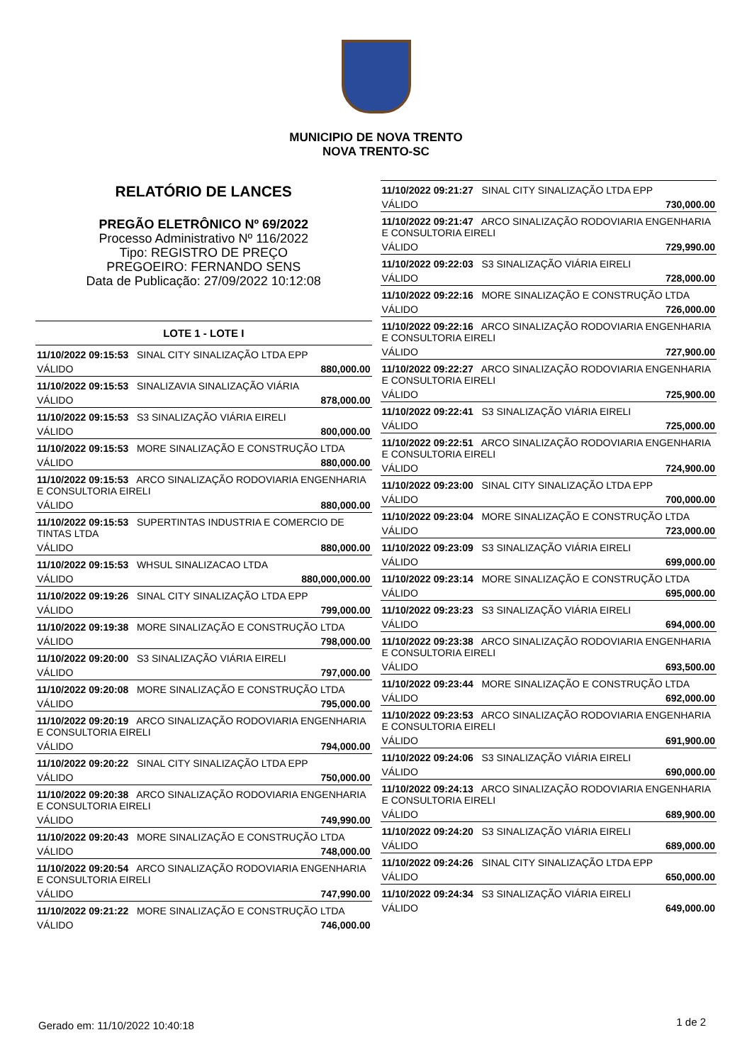MUNICIPIO DE NOVA TRENTO
NOVA TRENTO-SC
RELATÓRIO DE LANCES
PREGÃO ELETRÔNICO Nº 69/2022
Processo Administrativo Nº 116/2022
Tipo: REGISTRO DE PREÇO
PREGOEIRO: FERNANDO SENS
Data de Publicação: 27/09/2022 10:12:08
LOTE 1 - LOTE I
| 11/10/2022 09:15:53 SINAL CITY SINALIZAÇÃO LTDA EPP | |
| VÁLIDO | 880,000.00 |
| 11/10/2022 09:15:53 SINALIZAVIA SINALIZAÇÃO VIÁRIA | |
| VÁLIDO | 878,000.00 |
| 11/10/2022 09:15:53 S3 SINALIZAÇÃO VIÁRIA EIRELI | |
| VÁLIDO | 800,000.00 |
| 11/10/2022 09:15:53 MORE SINALIZAÇÃO E CONSTRUÇÃO LTDA | |
| VÁLIDO | 880,000.00 |
| 11/10/2022 09:15:53 ARCO SINALIZAÇÃO RODOVIARIA ENGENHARIA E CONSULTORIA EIRELI | |
| VÁLIDO | 880,000.00 |
| 11/10/2022 09:15:53 SUPERTINTAS INDUSTRIA E COMERCIO DE TINTAS LTDA | |
| VÁLIDO | 880,000.00 |
| 11/10/2022 09:15:53 WHSUL SINALIZACAO LTDA | |
| VÁLIDO | 880,000,000.00 |
| 11/10/2022 09:19:26 SINAL CITY SINALIZAÇÃO LTDA EPP | |
| VÁLIDO | 799,000.00 |
| 11/10/2022 09:19:38 MORE SINALIZAÇÃO E CONSTRUÇÃO LTDA | |
| VÁLIDO | 798,000.00 |
| 11/10/2022 09:20:00 S3 SINALIZAÇÃO VIÁRIA EIRELI | |
| VÁLIDO | 797,000.00 |
| 11/10/2022 09:20:08 MORE SINALIZAÇÃO E CONSTRUÇÃO LTDA | |
| VÁLIDO | 795,000.00 |
| 11/10/2022 09:20:19 ARCO SINALIZAÇÃO RODOVIARIA ENGENHARIA E CONSULTORIA EIRELI | |
| VÁLIDO | 794,000.00 |
| 11/10/2022 09:20:22 SINAL CITY SINALIZAÇÃO LTDA EPP | |
| VÁLIDO | 750,000.00 |
| 11/10/2022 09:20:38 ARCO SINALIZAÇÃO RODOVIARIA ENGENHARIA E CONSULTORIA EIRELI | |
| VÁLIDO | 749,990.00 |
| 11/10/2022 09:20:43 MORE SINALIZAÇÃO E CONSTRUÇÃO LTDA | |
| VÁLIDO | 748,000.00 |
| 11/10/2022 09:20:54 ARCO SINALIZAÇÃO RODOVIARIA ENGENHARIA E CONSULTORIA EIRELI | |
| VÁLIDO | 747,990.00 |
| 11/10/2022 09:21:22 MORE SINALIZAÇÃO E CONSTRUÇÃO LTDA | |
| VÁLIDO | 746,000.00 |
| 11/10/2022 09:21:27 SINAL CITY SINALIZAÇÃO LTDA EPP | |
| VÁLIDO | 730,000.00 |
| 11/10/2022 09:21:47 ARCO SINALIZAÇÃO RODOVIARIA ENGENHARIA E CONSULTORIA EIRELI | |
| VÁLIDO | 729,990.00 |
| 11/10/2022 09:22:03 S3 SINALIZAÇÃO VIÁRIA EIRELI | |
| VÁLIDO | 728,000.00 |
| 11/10/2022 09:22:16 MORE SINALIZAÇÃO E CONSTRUÇÃO LTDA | |
| VÁLIDO | 726,000.00 |
| 11/10/2022 09:22:16 ARCO SINALIZAÇÃO RODOVIARIA ENGENHARIA E CONSULTORIA EIRELI | |
| VÁLIDO | 727,900.00 |
| 11/10/2022 09:22:27 ARCO SINALIZAÇÃO RODOVIARIA ENGENHARIA E CONSULTORIA EIRELI | |
| VÁLIDO | 725,900.00 |
| 11/10/2022 09:22:41 S3 SINALIZAÇÃO VIÁRIA EIRELI | |
| VÁLIDO | 725,000.00 |
| 11/10/2022 09:22:51 ARCO SINALIZAÇÃO RODOVIARIA ENGENHARIA E CONSULTORIA EIRELI | |
| VÁLIDO | 724,900.00 |
| 11/10/2022 09:23:00 SINAL CITY SINALIZAÇÃO LTDA EPP | |
| VÁLIDO | 700,000.00 |
| 11/10/2022 09:23:04 MORE SINALIZAÇÃO E CONSTRUÇÃO LTDA | |
| VÁLIDO | 723,000.00 |
| 11/10/2022 09:23:09 S3 SINALIZAÇÃO VIÁRIA EIRELI | |
| VÁLIDO | 699,000.00 |
| 11/10/2022 09:23:14 MORE SINALIZAÇÃO E CONSTRUÇÃO LTDA | |
| VÁLIDO | 695,000.00 |
| 11/10/2022 09:23:23 S3 SINALIZAÇÃO VIÁRIA EIRELI | |
| VÁLIDO | 694,000.00 |
| 11/10/2022 09:23:38 ARCO SINALIZAÇÃO RODOVIARIA ENGENHARIA E CONSULTORIA EIRELI | |
| VÁLIDO | 693,500.00 |
| 11/10/2022 09:23:44 MORE SINALIZAÇÃO E CONSTRUÇÃO LTDA | |
| VÁLIDO | 692,000.00 |
| 11/10/2022 09:23:53 ARCO SINALIZAÇÃO RODOVIARIA ENGENHARIA E CONSULTORIA EIRELI | |
| VÁLIDO | 691,900.00 |
| 11/10/2022 09:24:06 S3 SINALIZAÇÃO VIÁRIA EIRELI | |
| VÁLIDO | 690,000.00 |
| 11/10/2022 09:24:13 ARCO SINALIZAÇÃO RODOVIARIA ENGENHARIA E CONSULTORIA EIRELI | |
| VÁLIDO | 689,900.00 |
| 11/10/2022 09:24:20 S3 SINALIZAÇÃO VIÁRIA EIRELI | |
| VÁLIDO | 689,000.00 |
| 11/10/2022 09:24:26 SINAL CITY SINALIZAÇÃO LTDA EPP | |
| VÁLIDO | 650,000.00 |
| 11/10/2022 09:24:34 S3 SINALIZAÇÃO VIÁRIA EIRELI | |
| VÁLIDO | 649,000.00 |
Gerado em: 11/10/2022 10:40:18 1 de 2